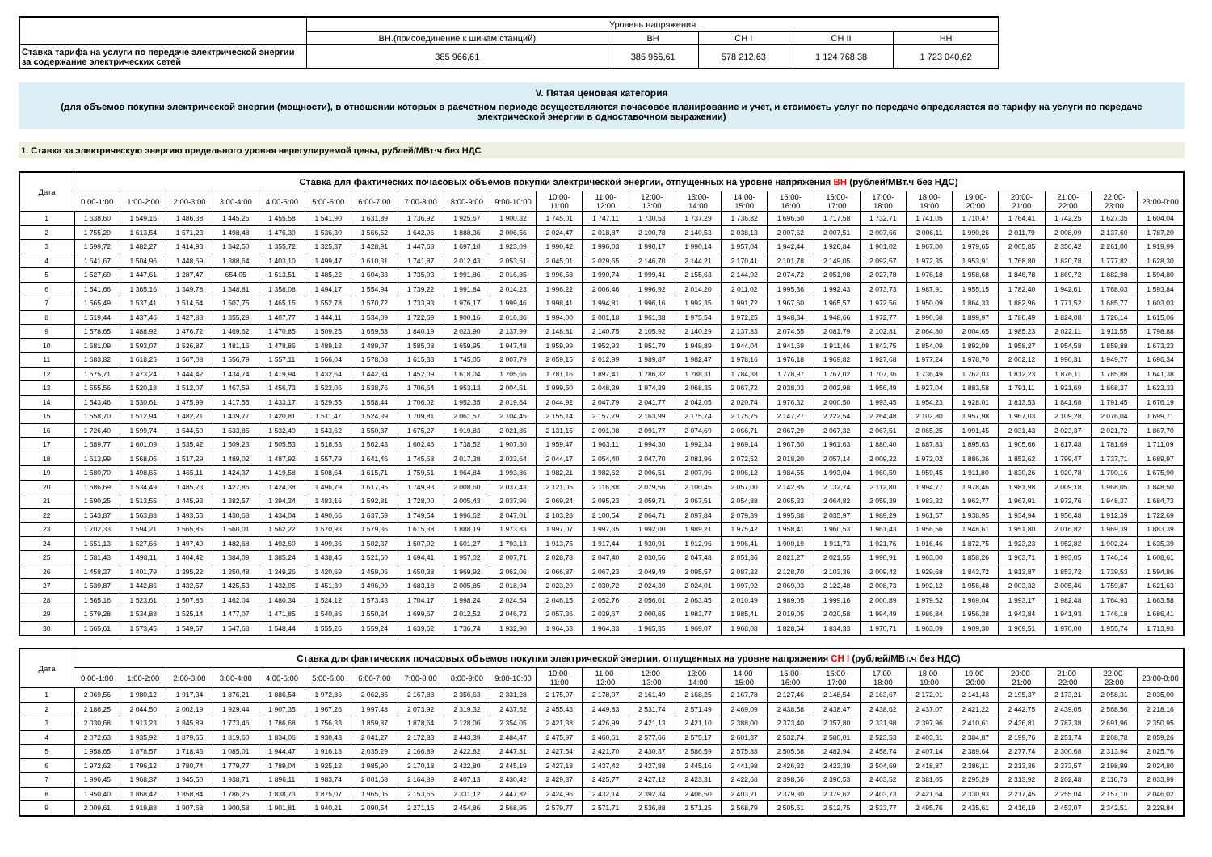| | Уровень напряжения | | | | |
| | ВН.(присоединение к шинам станций) | ВН | СН I | СН II | НН |
| Ставка тарифа на услуги по передаче электрической энергии за содержание электрических сетей | 385 966,61 | 385 966,61 | 578 212,63 | 1 124 768,38 | 1 723 040,62 |
V. Пятая ценовая категория
(для объемов покупки электрической энергии (мощности), в отношении которых в расчетном периоде осуществляются почасовое планирование и учет, и стоимость услуг по передаче определяется по тарифу на услуги по передаче электрической энергии в одноставочном выражении)
1. Ставка за электрическую энергию предельного уровня нерегулируемой цены, рублей/МВт·ч без НДС
| Дата | Ставка для фактических почасовых объемов покупки электрической энергии, отпущенных на уровне напряжения ВН (рублей/МВт.ч без НДС) | | | | | | | | | | | | | | | | | | | | | | | |
| --- | --- | --- | --- | --- | --- | --- | --- | --- | --- | --- | --- | --- | --- | --- | --- | --- | --- | --- | --- | --- | --- | --- | --- | --- |
| | 0:00-1:00 | 1:00-2:00 | 2:00-3:00 | 3:00-4:00 | 4:00-5:00 | 5:00-6:00 | 6:00-7:00 | 7:00-8:00 | 8:00-9:00 | 9:00-10:00 | 10:00- 11:00 | 11:00- 12:00 | 12:00- 13:00 | 13:00- 14:00 | 14:00- 15:00 | 15:00- 16:00 | 16:00- 17:00 | 17:00- 18:00 | 18:00- 19:00 | 19:00- 20:00 | 20:00- 21:00 | 21:00- 22:00 | 22:00- 23:00 | 23:00-0:00 |
| 1 | 1 638,60 | 1 549,16 | 1 486,38 | 1 445,25 | 1 455,58 | 1 541,90 | 1 631,89 | 1 736,92 | 1 925,67 | 1 900,32 | 1 745,01 | 1 747,11 | 1 730,53 | 1 737,29 | 1 736,82 | 1 696,50 | 1 717,58 | 1 732,71 | 1 741,05 | 1 710,47 | 1 764,41 | 1 742,25 | 1 627,35 | 1 604,04 |
| 2 | 1 755,29 | 1 613,54 | 1 571,23 | 1 498,48 | 1 476,39 | 1 536,30 | 1 566,52 | 1 642,96 | 1 888,36 | 2 006,56 | 2 024,47 | 2 018,87 | 2 100,78 | 2 140,53 | 2 038,13 | 2 007,62 | 2 007,51 | 2 007,66 | 2 006,11 | 1 990,26 | 2 011,79 | 2 008,09 | 2 137,60 | 1 787,20 |
| 3 | 1 599,72 | 1 482,27 | 1 414,93 | 1 342,50 | 1 355,72 | 1 325,37 | 1 428,91 | 1 447,68 | 1 697,10 | 1 923,09 | 1 990,42 | 1 996,03 | 1 990,17 | 1 990,14 | 1 957,04 | 1 942,44 | 1 926,84 | 1 901,02 | 1 967,00 | 1 979,65 | 2 005,85 | 2 356,42 | 2 261,00 | 1 919,99 |
| 4 | 1 641,67 | 1 504,96 | 1 448,69 | 1 388,64 | 1 403,10 | 1 499,47 | 1 610,31 | 1 741,87 | 2 012,43 | 2 053,51 | 2 045,01 | 2 029,65 | 2 146,70 | 2 144,21 | 2 170,41 | 2 101,78 | 2 149,05 | 2 092,57 | 1 972,35 | 1 953,91 | 1 768,80 | 1 820,78 | 1 777,82 | 1 628,30 |
| 5 | 1 527,69 | 1 447,61 | 1 287,47 | 654,05 | 1 513,51 | 1 485,22 | 1 604,33 | 1 735,93 | 1 991,86 | 2 016,85 | 1 996,58 | 1 990,74 | 1 999,41 | 2 155,63 | 2 144,92 | 2 074,72 | 2 051,98 | 2 027,78 | 1 976,18 | 1 958,68 | 1 846,78 | 1 869,72 | 1 882,98 | 1 594,80 |
| 6 | 1 541,66 | 1 365,16 | 1 349,78 | 1 348,81 | 1 358,08 | 1 494,17 | 1 554,94 | 1 739,22 | 1 991,84 | 2 014,23 | 1 996,22 | 2 006,46 | 1 996,92 | 2 014,20 | 2 011,02 | 1 995,36 | 1 992,43 | 2 073,73 | 1 987,91 | 1 955,15 | 1 782,40 | 1 942,61 | 1 768,03 | 1 593,84 |
| 7 | 1 565,49 | 1 537,41 | 1 514,54 | 1 507,75 | 1 465,15 | 1 552,78 | 1 570,72 | 1 733,93 | 1 976,17 | 1 999,46 | 1 998,41 | 1 994,81 | 1 996,16 | 1 992,35 | 1 991,72 | 1 967,60 | 1 965,57 | 1 972,56 | 1 950,09 | 1 864,33 | 1 882,96 | 1 771,52 | 1 685,77 | 1 603,03 |
| 8 | 1 519,44 | 1 437,46 | 1 427,88 | 1 355,29 | 1 407,77 | 1 444,11 | 1 534,09 | 1 722,69 | 1 900,16 | 2 016,86 | 1 994,00 | 2 001,18 | 1 961,38 | 1 975,54 | 1 972,25 | 1 948,34 | 1 948,66 | 1 972,77 | 1 990,68 | 1 899,97 | 1 786,49 | 1 824,08 | 1 726,14 | 1 615,06 |
| 9 | 1 578,65 | 1 488,92 | 1 476,72 | 1 469,62 | 1 470,85 | 1 509,25 | 1 659,58 | 1 840,19 | 2 023,90 | 2 137,99 | 2 148,81 | 2 140,75 | 2 105,92 | 2 140,29 | 2 137,83 | 2 074,55 | 2 081,79 | 2 102,81 | 2 064,80 | 2 004,65 | 1 985,23 | 2 022,11 | 1 911,55 | 1 798,88 |
| 10 | 1 681,09 | 1 593,07 | 1 526,87 | 1 481,16 | 1 478,86 | 1 489,13 | 1 489,07 | 1 585,08 | 1 659,95 | 1 947,48 | 1 959,99 | 1 952,93 | 1 951,79 | 1 949,89 | 1 944,04 | 1 941,69 | 1 911,46 | 1 843,75 | 1 854,09 | 1 892,09 | 1 958,27 | 1 954,58 | 1 859,88 | 1 673,23 |
| 11 | 1 683,82 | 1 618,25 | 1 567,08 | 1 556,79 | 1 557,11 | 1 566,04 | 1 578,08 | 1 615,33 | 1 745,05 | 2 007,79 | 2 059,15 | 2 012,99 | 1 989,87 | 1 982,47 | 1 978,16 | 1 976,18 | 1 969,82 | 1 927,68 | 1 977,24 | 1 978,70 | 2 002,12 | 1 990,31 | 1 949,77 | 1 696,34 |
| 12 | 1 575,71 | 1 473,24 | 1 444,42 | 1 434,74 | 1 419,94 | 1 432,64 | 1 442,34 | 1 452,09 | 1 618,04 | 1 705,65 | 1 781,16 | 1 897,41 | 1 786,32 | 1 788,31 | 1 784,38 | 1 778,97 | 1 767,02 | 1 707,36 | 1 736,49 | 1 762,03 | 1 812,23 | 1 876,11 | 1 785,88 | 1 641,38 |
| 13 | 1 555,56 | 1 520,18 | 1 512,07 | 1 467,59 | 1 456,73 | 1 522,06 | 1 538,76 | 1 706,64 | 1 953,13 | 2 004,51 | 1 999,50 | 2 048,39 | 1 974,39 | 2 068,35 | 2 067,72 | 2 038,03 | 2 002,98 | 1 956,49 | 1 927,04 | 1 883,58 | 1 791,11 | 1 921,69 | 1 868,37 | 1 623,33 |
| 14 | 1 543,46 | 1 530,61 | 1 475,99 | 1 417,55 | 1 433,17 | 1 529,55 | 1 558,44 | 1 706,02 | 1 952,35 | 2 019,64 | 2 044,92 | 2 047,79 | 2 041,77 | 2 042,05 | 2 020,74 | 1 976,32 | 2 000,50 | 1 993,45 | 1 954,23 | 1 928,01 | 1 813,53 | 1 841,68 | 1 791,45 | 1 676,19 |
| 15 | 1 558,70 | 1 512,94 | 1 482,21 | 1 439,77 | 1 420,81 | 1 511,47 | 1 524,39 | 1 709,81 | 2 061,57 | 2 104,45 | 2 155,14 | 2 157,79 | 2 163,99 | 2 175,74 | 2 175,75 | 2 147,27 | 2 222,54 | 2 264,48 | 2 102,80 | 1 957,98 | 1 967,03 | 2 109,28 | 2 076,04 | 1 699,71 |
| 16 | 1 726,40 | 1 599,74 | 1 544,50 | 1 533,85 | 1 532,40 | 1 543,62 | 1 550,37 | 1 675,27 | 1 919,83 | 2 021,85 | 2 131,15 | 2 091,08 | 2 091,77 | 2 074,69 | 2 066,71 | 2 067,29 | 2 067,32 | 2 067,51 | 2 065,25 | 1 991,45 | 2 031,43 | 2 023,37 | 2 021,72 | 1 867,70 |
| 17 | 1 689,77 | 1 601,09 | 1 535,42 | 1 509,23 | 1 505,53 | 1 518,53 | 1 562,43 | 1 602,46 | 1 738,52 | 1 907,30 | 1 959,47 | 1 963,11 | 1 994,30 | 1 992,34 | 1 969,14 | 1 967,30 | 1 961,63 | 1 880,40 | 1 887,83 | 1 895,63 | 1 905,66 | 1 817,48 | 1 781,69 | 1 711,09 |
| 18 | 1 613,99 | 1 568,05 | 1 517,29 | 1 489,02 | 1 487,92 | 1 557,79 | 1 641,46 | 1 745,68 | 2 017,38 | 2 033,64 | 2 044,17 | 2 054,40 | 2 047,70 | 2 081,96 | 2 072,52 | 2 018,20 | 2 057,14 | 2 009,22 | 1 972,02 | 1 886,36 | 1 852,62 | 1 799,47 | 1 737,71 | 1 689,97 |
| 19 | 1 580,70 | 1 498,65 | 1 465,11 | 1 424,37 | 1 419,58 | 1 508,64 | 1 615,71 | 1 759,51 | 1 964,84 | 1 993,86 | 1 982,21 | 1 982,62 | 2 006,51 | 2 007,96 | 2 006,12 | 1 984,55 | 1 993,04 | 1 960,59 | 1 959,45 | 1 911,80 | 1 830,26 | 1 920,78 | 1 790,16 | 1 675,90 |
| 20 | 1 586,69 | 1 534,49 | 1 485,23 | 1 427,86 | 1 424,38 | 1 496,79 | 1 617,95 | 1 749,93 | 2 008,60 | 2 037,43 | 2 121,05 | 2 116,88 | 2 079,56 | 2 100,45 | 2 057,00 | 2 142,85 | 2 132,74 | 2 112,80 | 1 994,77 | 1 978,46 | 1 981,98 | 2 009,18 | 1 968,05 | 1 848,50 |
| 21 | 1 590,25 | 1 513,55 | 1 445,93 | 1 382,57 | 1 394,34 | 1 483,16 | 1 592,81 | 1 728,00 | 2 005,43 | 2 037,96 | 2 069,24 | 2 095,23 | 2 059,71 | 2 067,51 | 2 054,88 | 2 065,33 | 2 064,82 | 2 059,39 | 1 983,32 | 1 962,77 | 1 967,91 | 1 972,76 | 1 948,37 | 1 684,73 |
| 22 | 1 643,87 | 1 563,88 | 1 493,53 | 1 430,68 | 1 434,04 | 1 490,66 | 1 637,59 | 1 749,54 | 1 996,62 | 2 047,01 | 2 103,28 | 2 100,54 | 2 064,71 | 2 097,84 | 2 079,39 | 1 995,88 | 2 035,97 | 1 989,29 | 1 961,57 | 1 938,95 | 1 934,94 | 1 956,48 | 1 912,39 | 1 722,69 |
| 23 | 1 702,33 | 1 594,21 | 1 565,85 | 1 560,01 | 1 562,22 | 1 570,93 | 1 579,36 | 1 615,38 | 1 888,19 | 1 973,83 | 1 997,07 | 1 997,35 | 1 992,00 | 1 989,21 | 1 975,42 | 1 958,41 | 1 960,53 | 1 961,43 | 1 956,56 | 1 948,61 | 1 951,80 | 2 016,82 | 1 969,39 | 1 883,39 |
| 24 | 1 651,13 | 1 527,66 | 1 497,49 | 1 482,68 | 1 492,60 | 1 499,36 | 1 502,37 | 1 507,92 | 1 601,27 | 1 793,13 | 1 913,75 | 1 917,44 | 1 930,91 | 1 912,96 | 1 906,41 | 1 900,19 | 1 911,73 | 1 921,76 | 1 916,46 | 1 872,75 | 1 923,23 | 1 952,82 | 1 902,24 | 1 635,39 |
| 25 | 1 581,43 | 1 498,11 | 1 404,42 | 1 384,09 | 1 385,24 | 1 438,45 | 1 521,60 | 1 694,41 | 1 957,02 | 2 007,71 | 2 028,78 | 2 047,40 | 2 030,56 | 2 047,48 | 2 051,36 | 2 021,27 | 2 021,55 | 1 990,91 | 1 963,00 | 1 858,26 | 1 963,71 | 1 993,05 | 1 746,14 | 1 608,61 |
| 26 | 1 458,37 | 1 401,79 | 1 395,22 | 1 350,48 | 1 349,26 | 1 420,69 | 1 459,06 | 1 650,38 | 1 969,92 | 2 062,06 | 2 066,87 | 2 067,23 | 2 049,49 | 2 095,57 | 2 087,32 | 2 128,70 | 2 103,36 | 2 009,42 | 1 929,68 | 1 843,72 | 1 913,87 | 1 853,72 | 1 739,53 | 1 594,86 |
| 27 | 1 539,87 | 1 442,86 | 1 432,57 | 1 425,53 | 1 432,95 | 1 451,39 | 1 496,09 | 1 683,18 | 2 005,85 | 2 018,94 | 2 023,29 | 2 030,72 | 2 024,39 | 2 024,01 | 1 997,92 | 2 069,03 | 2 122,48 | 2 008,73 | 1 992,12 | 1 956,48 | 2 003,32 | 2 005,46 | 1 759,87 | 1 621,63 |
| 28 | 1 565,16 | 1 523,61 | 1 507,86 | 1 462,04 | 1 480,34 | 1 524,12 | 1 573,43 | 1 704,17 | 1 998,24 | 2 024,54 | 2 046,15 | 2 052,76 | 2 056,01 | 2 063,45 | 2 010,49 | 1 989,05 | 1 999,16 | 2 000,89 | 1 979,52 | 1 969,04 | 1 993,17 | 1 982,48 | 1 764,93 | 1 663,58 |
| 29 | 1 579,28 | 1 534,88 | 1 525,14 | 1 477,07 | 1 471,85 | 1 540,86 | 1 550,34 | 1 699,67 | 2 012,52 | 2 046,72 | 2 057,36 | 2 039,67 | 2 000,65 | 1 983,77 | 1 985,41 | 2 019,05 | 2 020,58 | 1 994,49 | 1 986,84 | 1 956,38 | 1 943,84 | 1 941,93 | 1 746,18 | 1 686,41 |
| 30 | 1 665,61 | 1 573,45 | 1 549,57 | 1 547,68 | 1 548,44 | 1 555,26 | 1 559,24 | 1 639,62 | 1 736,74 | 1 932,90 | 1 964,63 | 1 964,33 | 1 965,35 | 1 969,07 | 1 968,08 | 1 828,54 | 1 834,33 | 1 970,71 | 1 963,09 | 1 909,30 | 1 969,51 | 1 970,00 | 1 955,74 | 1 713,93 |
| Дата | Ставка для фактических почасовых объемов покупки электрической энергии, отпущенных на уровне напряжения СН I (рублей/МВт.ч без НДС) | | | | | | | | | | | | | | | | | | | | | | | |
| --- | --- | --- | --- | --- | --- | --- | --- | --- | --- | --- | --- | --- | --- | --- | --- | --- | --- | --- | --- | --- | --- | --- | --- | --- |
| | 0:00-1:00 | 1:00-2:00 | 2:00-3:00 | 3:00-4:00 | 4:00-5:00 | 5:00-6:00 | 6:00-7:00 | 7:00-8:00 | 8:00-9:00 | 9:00-10:00 | 10:00- 11:00 | 11:00- 12:00 | 12:00- 13:00 | 13:00- 14:00 | 14:00- 15:00 | 15:00- 16:00 | 16:00- 17:00 | 17:00- 18:00 | 18:00- 19:00 | 19:00- 20:00 | 20:00- 21:00 | 21:00- 22:00 | 22:00- 23:00 | 23:00-0:00 |
| 1 | 2 069,56 | 1 980,12 | 1 917,34 | 1 876,21 | 1 886,54 | 1 972,86 | 2 062,85 | 2 167,88 | 2 356,63 | 2 331,28 | 2 175,97 | 2 178,07 | 2 161,49 | 2 168,25 | 2 167,78 | 2 127,46 | 2 148,54 | 2 163,67 | 2 172,01 | 2 141,43 | 2 195,37 | 2 173,21 | 2 058,31 | 2 035,00 |
| 2 | 2 186,25 | 2 044,50 | 2 002,19 | 1 929,44 | 1 907,35 | 1 967,26 | 1 997,48 | 2 073,92 | 2 319,32 | 2 437,52 | 2 455,43 | 2 449,83 | 2 531,74 | 2 571,49 | 2 469,09 | 2 438,58 | 2 438,47 | 2 438,62 | 2 437,07 | 2 421,22 | 2 442,75 | 2 439,05 | 2 568,56 | 2 218,16 |
| 3 | 2 030,68 | 1 913,23 | 1 845,89 | 1 773,46 | 1 786,68 | 1 756,33 | 1 859,87 | 1 878,64 | 2 128,06 | 2 354,05 | 2 421,38 | 2 426,99 | 2 421,13 | 2 421,10 | 2 388,00 | 2 373,40 | 2 357,80 | 2 331,98 | 2 397,96 | 2 410,61 | 2 436,81 | 2 787,38 | 2 691,96 | 2 350,95 |
| 4 | 2 072,63 | 1 935,92 | 1 879,65 | 1 819,60 | 1 834,06 | 1 930,43 | 2 041,27 | 2 172,83 | 2 443,39 | 2 484,47 | 2 475,97 | 2 460,61 | 2 577,66 | 2 575,17 | 2 601,37 | 2 532,74 | 2 580,01 | 2 523,53 | 2 403,31 | 2 384,87 | 2 199,76 | 2 251,74 | 2 208,78 | 2 059,26 |
| 5 | 1 958,65 | 1 878,57 | 1 718,43 | 1 085,01 | 1 944,47 | 1 916,18 | 2 035,29 | 2 166,89 | 2 422,82 | 2 447,81 | 2 427,54 | 2 421,70 | 2 430,37 | 2 586,59 | 2 575,88 | 2 505,68 | 2 482,94 | 2 458,74 | 2 407,14 | 2 389,64 | 2 277,74 | 2 300,68 | 2 313,94 | 2 025,76 |
| 6 | 1 972,62 | 1 796,12 | 1 780,74 | 1 779,77 | 1 789,04 | 1 925,13 | 1 985,90 | 2 170,18 | 2 422,80 | 2 445,19 | 2 427,18 | 2 437,42 | 2 427,88 | 2 445,16 | 2 441,98 | 2 426,32 | 2 423,39 | 2 504,69 | 2 418,87 | 2 386,11 | 2 213,36 | 2 373,57 | 2 198,99 | 2 024,80 |
| 7 | 1 996,45 | 1 968,37 | 1 945,50 | 1 938,71 | 1 896,11 | 1 983,74 | 2 001,68 | 2 164,89 | 2 407,13 | 2 430,42 | 2 429,37 | 2 425,77 | 2 427,12 | 2 423,31 | 2 422,68 | 2 398,56 | 2 396,53 | 2 403,52 | 2 381,05 | 2 295,29 | 2 313,92 | 2 202,48 | 2 116,73 | 2 033,99 |
| 8 | 1 950,40 | 1 868,42 | 1 858,84 | 1 786,25 | 1 838,73 | 1 875,07 | 1 965,05 | 2 153,65 | 2 331,12 | 2 447,82 | 2 424,96 | 2 432,14 | 2 392,34 | 2 406,50 | 2 403,21 | 2 379,30 | 2 379,62 | 2 403,73 | 2 421,64 | 2 330,93 | 2 217,45 | 2 255,04 | 2 157,10 | 2 046,02 |
| 9 | 2 009,61 | 1 919,88 | 1 907,68 | 1 900,58 | 1 901,81 | 1 940,21 | 2 090,54 | 2 271,15 | 2 454,86 | 2 568,95 | 2 579,77 | 2 571,71 | 2 536,88 | 2 571,25 | 2 568,79 | 2 505,51 | 2 512,75 | 2 533,77 | 2 495,76 | 2 435,61 | 2 416,19 | 2 453,07 | 2 342,51 | 2 229,84 |